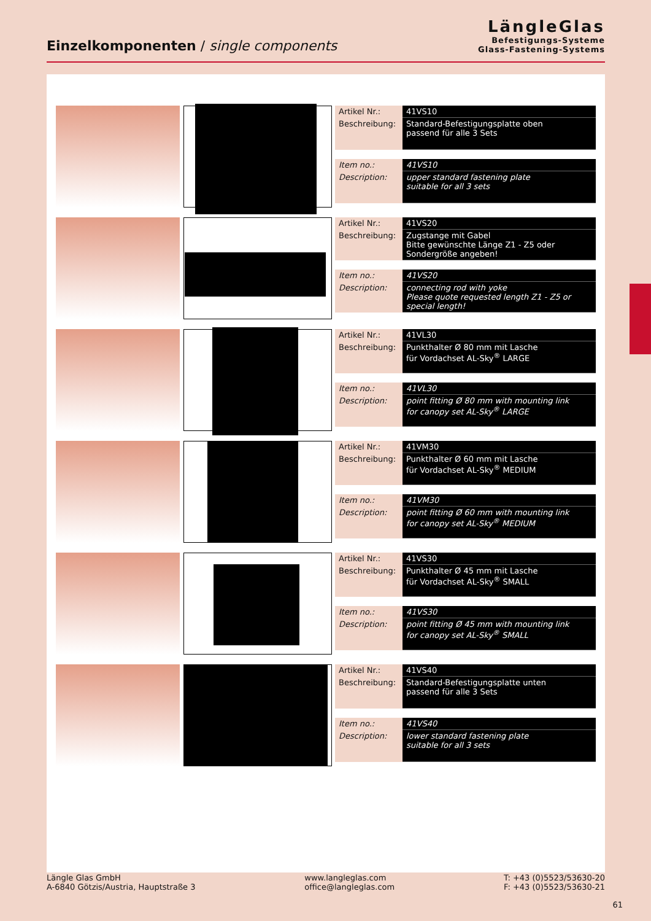Einzelkomponenten / single components
LängleGlas
Befestigungs-Systeme
Glass-Fastening-Systems
| Artikel Nr.: | 41VS10 |
| Beschreibung: | Standard-Befestigungsplatte oben passend für alle 3 Sets |
| Item no.: | 41VS10 |
| Description: | upper standard fastening plate suitable for all 3 sets |
| Artikel Nr.: | 41VS20 |
| Beschreibung: | Zugstange mit Gabel Bitte gewünschte Länge Z1 - Z5 oder Sondergröße angeben! |
| Item no.: | 41VS20 |
| Description: | connecting rod with yoke Please quote requested length Z1 - Z5 or special length! |
| Artikel Nr.: | 41VL30 |
| Beschreibung: | Punkthalter Ø 80 mm mit Lasche für Vordachset AL-Sky<sup>®</sup> LARGE |
| Item no.: | 41VL30 |
| Description: | point fitting Ø 80 mm with mounting link for canopy set AL-Sky<sup>®</sup> LARGE |
| Artikel Nr.: | 41VM30 |
| Beschreibung: | Punkthalter Ø 60 mm mit Lasche für Vordachset AL-Sky<sup>®</sup> MEDIUM |
| Item no.: | 41VM30 |
| Description: | point fitting Ø 60 mm with mounting link for canopy set AL-Sky<sup>®</sup> MEDIUM |
| Artikel Nr.: | 41VS30 |
| Beschreibung: | Punkthalter Ø 45 mm mit Lasche für Vordachset AL-Sky<sup>®</sup> SMALL |
| Item no.: | 41VS30 |
| Description: | point fitting Ø 45 mm with mounting link for canopy set AL-Sky<sup>®</sup> SMALL |
| Artikel Nr.: | 41VS40 |
| Beschreibung: | Standard-Befestigungsplatte unten passend für alle 3 Sets |
| Item no.: | 41VS40 |
| Description: | lower standard fastening plate suitable for all 3 sets |
Längle Glas GmbH
A-6840 Götzis/Austria, Hauptstraße 3
www.langleglas.com
office@langleglas.com
T: +43 (0)5523/53630-20
F: +43 (0)5523/53630-21
61